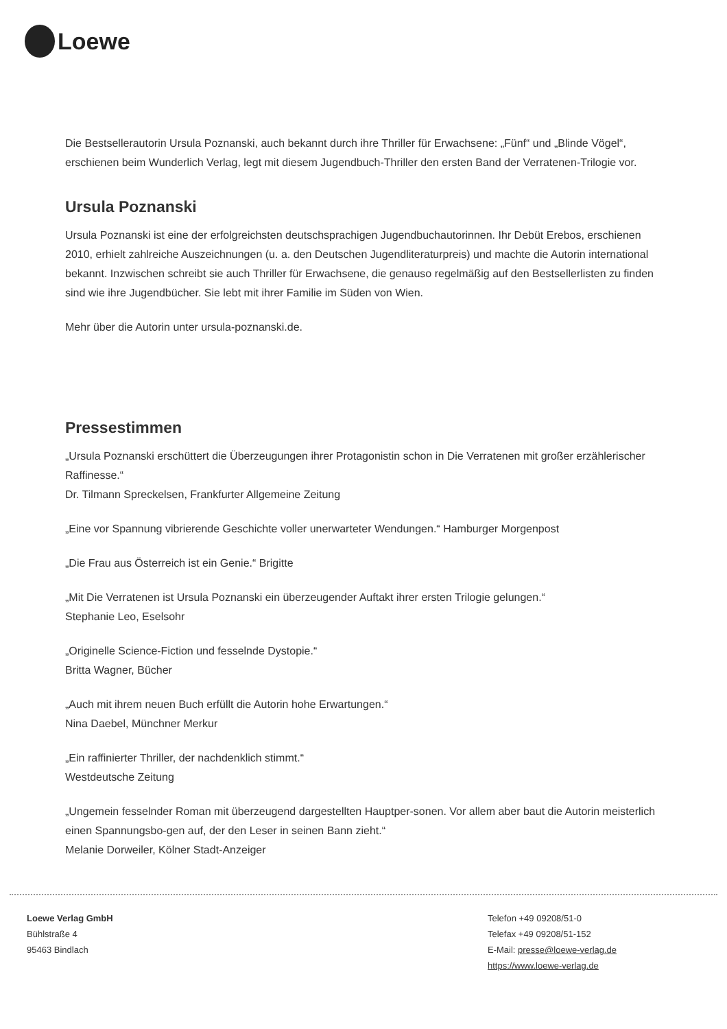Loewe
Die Bestsellerautorin Ursula Poznanski, auch bekannt durch ihre Thriller für Erwachsene: „Fünf“ und „Blinde Vögel“, erschienen beim Wunderlich Verlag, legt mit diesem Jugendbuch-Thriller den ersten Band der Verratenen-Trilogie vor.
Ursula Poznanski
Ursula Poznanski ist eine der erfolgreichsten deutschsprachigen Jugendbuchautorinnen. Ihr Debüt Erebos, erschienen 2010, erhielt zahlreiche Auszeichnungen (u. a. den Deutschen Jugendliteraturpreis) und machte die Autorin international bekannt. Inzwischen schreibt sie auch Thriller für Erwachsene, die genauso regelmäßig auf den Bestsellerlisten zu finden sind wie ihre Jugendbücher. Sie lebt mit ihrer Familie im Süden von Wien.
Mehr über die Autorin unter ursula-poznanski.de.
Pressestimmen
„Ursula Poznanski erschüttert die Überzeugungen ihrer Protagonistin schon in Die Verratenen mit großer erzählerischer Raffinesse.“
Dr. Tilmann Spreckelsen, Frankfurter Allgemeine Zeitung
„Eine vor Spannung vibrierende Geschichte voller unerwarteter Wendungen.“ Hamburger Morgenpost
„Die Frau aus Österreich ist ein Genie.“ Brigitte
„Mit Die Verratenen ist Ursula Poznanski ein überzeugender Auftakt ihrer ersten Trilogie gelungen.“
Stephanie Leo, Eselsohr
„Originelle Science-Fiction und fesselnde Dystopie.“
Britta Wagner, Bücher
„Auch mit ihrem neuen Buch erfüllt die Autorin hohe Erwartungen.“
Nina Daebel, Münchner Merkur
„Ein raffinierter Thriller, der nachdenklich stimmt.“
Westdeutsche Zeitung
„Ungemein fesselnder Roman mit überzeugend dargestellten Hauptper-sonen. Vor allem aber baut die Autorin meisterlich einen Spannungsbo-gen auf, der den Leser in seinen Bann zieht.“
Melanie Dorweiler, Kölner Stadt-Anzeiger
Loewe Verlag GmbH
Bühlstraße 4
95463 Bindlach
Telefon +49 09208/51-0
Telefax +49 09208/51-152
E-Mail: presse@loewe-verlag.de
https://www.loewe-verlag.de